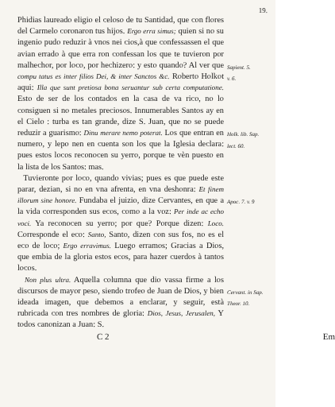19.
Phidias laureado eligio el celoso de tu Santidad, que con flores del Carmelo coronaron tus hijos. Ergo erra simus; quien si no su ingenio pudo reduzir à vnos nei cios,à que confessassen el que avian errado à que erra ron confessan los que te tuvieron por malhechor, por loco, por hechizero: y esto quando? Al ver que compu tatus es inter filios Dei, & inter Sanctos &c. Roberto Holkot aqui: Illa que sunt pretiosa bona seruantur sub certa computatione. Esto de ser de los contados en la casa de va rico, no lo consiguen si no metales preciosos. Innumerables Santos ay en el Cielo : turba es tan grande, dize S. Juan, que no se puede reduzir a guarismo: Dinu merare nemo poterat. Los que entran en numero, y lepo nen en cuenta son los que la Iglesia declara: pues estos locos reconocen su yerro, porque te vèn puesto en la lista de los Santos: mas.
Tuvieronte por loco, quando vivias; pues es que puede este parar, dezian, si no en vna afrenta, en vna deshonra: Et finem illorum sine honore. Fundaba el juizio, dize Cervantes, en que a la vida corresponden sus ecos, como a la voz: Per inde ac echo voci. Ya reconocen su yerro; por que? Porque dizen: Loco. Corresponde el eco: Santo, Santo, dizen con sus fos, no es el eco de loco; Ergo erravimus. Luego erramos; Gracias a Dios, que embia de la gloria estos ecos, para hazer cuerdos à tantos locos.
Non plus ultra. Aquella columna que dio vassa firme a los discursos de mayor peso, siendo trofeo de Juan de Dios, y bien ideada imagen, que debemos a enclarar, y seguir, està rubricada con tres nombres de gloria: Dios, Jesus, Jerusalen, Y todos canonizan a Juan: S.
Sapient. 5.
v. 6.
Holk. lib. Sap. lect. 60.
Apoc. 7. v. 9
Cervant. in Sap. Theor. 10.
C 2 Em